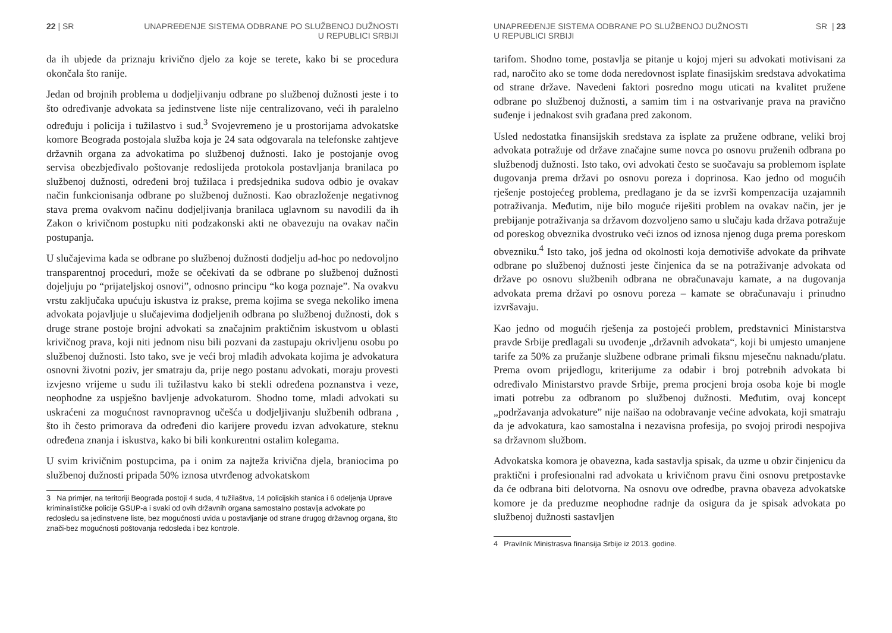22 | SR UNAPREĐENJE SISTEMA ODBRANE PO SLUŽBENOJ DUŽNOSTI
U REPUBLICI SRBIJI
da ih ubjede da priznaju krivično djelo za koje se terete, kako bi se procedura okončala što ranije.
Jedan od brojnih problema u dodjeljivanju odbrane po službenoj dužnosti jeste i to što određivanje advokata sa jedinstvene liste nije centralizovano, veći ih paralelno određuju i policija i tužilastvo i sud.<sup>3</sup> Svojevremeno je u prostorijama advokatske komore Beograda postojala služba koja je 24 sata odgovarala na telefonske zahtjeve državnih organa za advokatima po službenoj dužnosti. Iako je postojanje ovog servisa obezbjeđivalo poštovanje redoslijeda protokola postavljanja branilaca po službenoj dužnosti, određeni broj tužilaca i predsjednika sudova odbio je ovakav način funkcionisanja odbrane po službenoj dužnosti. Kao obrazloženje negativnog stava prema ovakvom načinu dodjeljivanja branilaca uglavnom su navodili da ih Zakon o krivičnom postupku niti podzakonski akti ne obavezuju na ovakav način postupanja.
U slučajevima kada se odbrane po službenoj dužnosti dodjelju ad-hoc po nedovoljno transparentnoj proceduri, može se očekivati da se odbrane po službenoj dužnosti dojeljuju po “prijateljskoj osnovi”, odnosno principu “ko koga poznaje”. Na ovakvu vrstu zaključaka upućuju iskustva iz prakse, prema kojima se svega nekoliko imena advokata pojavljuje u slučajevima dodjeljenih odbrana po službenoj dužnosti, dok s druge strane postoje brojni advokati sa značajnim praktičnim iskustvom u oblasti krivičnog prava, koji niti jednom nisu bili pozvani da zastupaju okrivljenu osobu po službenoj dužnosti. Isto tako, sve je veći broj mlađih advokata kojima je advokatura osnovni životni poziv, jer smatraju da, prije nego postanu advokati, moraju provesti izvjesno vrijeme u sudu ili tužilastvu kako bi stekli određena poznanstva i veze, neophodne za uspješno bavljenje advokaturom. Shodno tome, mladi advokati su uskraćeni za mogućnost ravnopravnog učešća u dodjeljivanju službenih odbrana , što ih često primorava da određeni dio karijere provedu izvan advokature, steknu određena znanja i iskustva, kako bi bili konkurentni ostalim kolegama.
U svim krivičnim postupcima, pa i onim za najteža krivična djela, braniocima po službenoj dužnosti pripada 50% iznosa utvrđenog advokatskom
3 Na primjer, na teritoriji Beograda postoji 4 suda, 4 tužilaštva, 14 policijskih stanica i 6 odeljenja Uprave kriminalističke policije GSUP-a i svaki od ovih državnih organa samostalno postavlja advokate po redosledu sa jedinstvene liste, bez mogućnosti uvida u postavljanje od strane drugog državnog organa, što znači-bez mogućnosti poštovanja redosleda i bez kontrole.
UNAPREĐENJE SISTEMA ODBRANE PO SLUŽBENOJ DUŽNOSTI
U REPUBLICI SRBIJI SR | 23
tarifom. Shodno tome, postavlja se pitanje u kojoj mjeri su advokati motivisani za rad, naročito ako se tome doda neredovnost isplate finasijskim sredstava advokatima od strane države. Navedeni faktori posredno mogu uticati na kvalitet pružene odbrane po službenoj dužnosti, a samim tim i na ostvarivanje prava na pravično suđenje i jednakost svih građana pred zakonom.
Usled nedostatka finansijskih sredstava za isplate za pružene odbrane, veliki broj advokata potražuje od države značajne sume novca po osnovu pruženih odbrana po službenodj dužnosti. Isto tako, ovi advokati često se suočavaju sa problemom isplate dugovanja prema državi po osnovu poreza i doprinosa. Kao jedno od mogućih rješenje postojećeg problema, predlagano je da se izvrši kompenzacija uzajamnih potraživanja. Međutim, nije bilo moguće riješiti problem na ovakav način, jer je prebijanje potraživanja sa državom dozvoljeno samo u slučaju kada država potražuje od poreskog obveznika dvostruko veći iznos od iznosa njenog duga prema poreskom obvezniku.<sup>4</sup> Isto tako, još jedna od okolnosti koja demotiviše advokate da prihvate odbrane po službenoj dužnosti jeste činjenica da se na potraživanje advokata od države po osnovu službenih odbrana ne obračunavaju kamate, a na dugovanja advokata prema državi po osnovu poreza – kamate se obračunavaju i prinudno izvršavaju.
Kao jedno od mogućih rješenja za postojeći problem, predstavnici Ministarstva pravde Srbije predlagali su uvođenje „državnih advokata“, koji bi umjesto umanjene tarife za 50% za pružanje službene odbrane primali fiksnu mjesečnu naknadu/platu. Prema ovom prijedlogu, kriterijume za odabir i broj potrebnih advokata bi određivalo Ministarstvo pravde Srbije, prema procjeni broja osoba koje bi mogle imati potrebu za odbranom po službenoj dužnosti. Međutim, ovaj koncept „podržavanja advokature” nije naišao na odobravanje većine advokata, koji smatraju da je advokatura, kao samostalna i nezavisna profesija, po svojoj prirodi nespojiva sa državnom službom.
Advokatska komora je obavezna, kada sastavlja spisak, da uzme u obzir činjenicu da praktični i profesionalni rad advokata u krivičnom pravu čini osnovu pretpostavke da će odbrana biti delotvorna. Na osnovu ove odredbe, pravna obaveza advokatske komore je da preduzme neophodne radnje da osigura da je spisak advokata po službenoj dužnosti sastavljen
4 Pravilnik Ministrasva finansija Srbije iz 2013. godine.